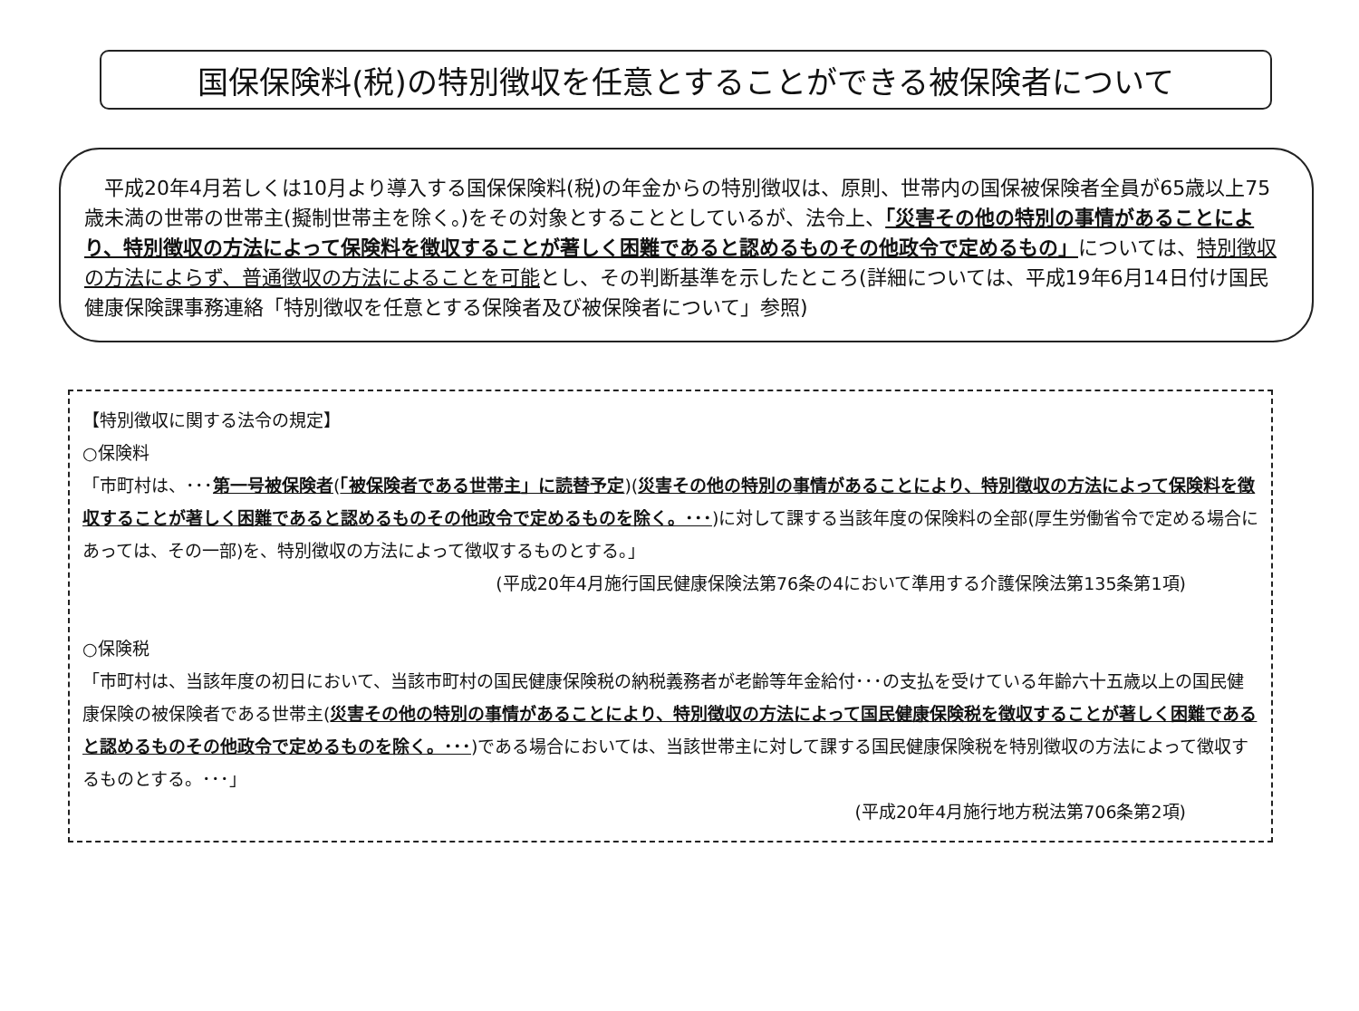国保保険料(税)の特別徴収を任意とすることができる被保険者について
平成20年4月若しくは10月より導入する国保保険料(税)の年金からの特別徴収は、原則、世帯内の国保被保険者全員が65歳以上75歳未満の世帯の世帯主(擬制世帯主を除く。)をその対象とすることとしているが、法令上、「災害その他の特別の事情があることにより、特別徴収の方法によって保険料を徴収することが著しく困難であると認めるものその他政令で定めるもの」については、特別徴収の方法によらず、普通徴収の方法によることを可能とし、その判断基準を示したところ(詳細については、平成19年6月14日付け国民健康保険課事務連絡「特別徴収を任意とする保険者及び被保険者について」参照)
【特別徴収に関する法令の規定】
○保険料
「市町村は、･･･第一号被保険者(「被保険者である世帯主」に読替予定)(災害その他の特別の事情があることにより、特別徴収の方法によって保険料を徴収することが著しく困難であると認めるものその他政令で定めるものを除く。･･･)に対して課する当該年度の保険料の全部(厚生労働省令で定める場合にあっては、その一部)を、特別徴収の方法によって徴収するものとする。」
(平成20年4月施行国民健康保険法第76条の4において準用する介護保険法第135条第1項)
○保険税
「市町村は、当該年度の初日において、当該市町村の国民健康保険税の納税義務者が老齢等年金給付･･･の支払を受けている年齢六十五歳以上の国民健康保険の被保険者である世帯主(災害その他の特別の事情があることにより、特別徴収の方法によって国民健康保険税を徴収することが著しく困難であると認めるものその他政令で定めるものを除く。･･･)である場合においては、当該世帯主に対して課する国民健康保険税を特別徴収の方法によって徴収するものとする。･･･」
(平成20年4月施行地方税法第706条第2項)